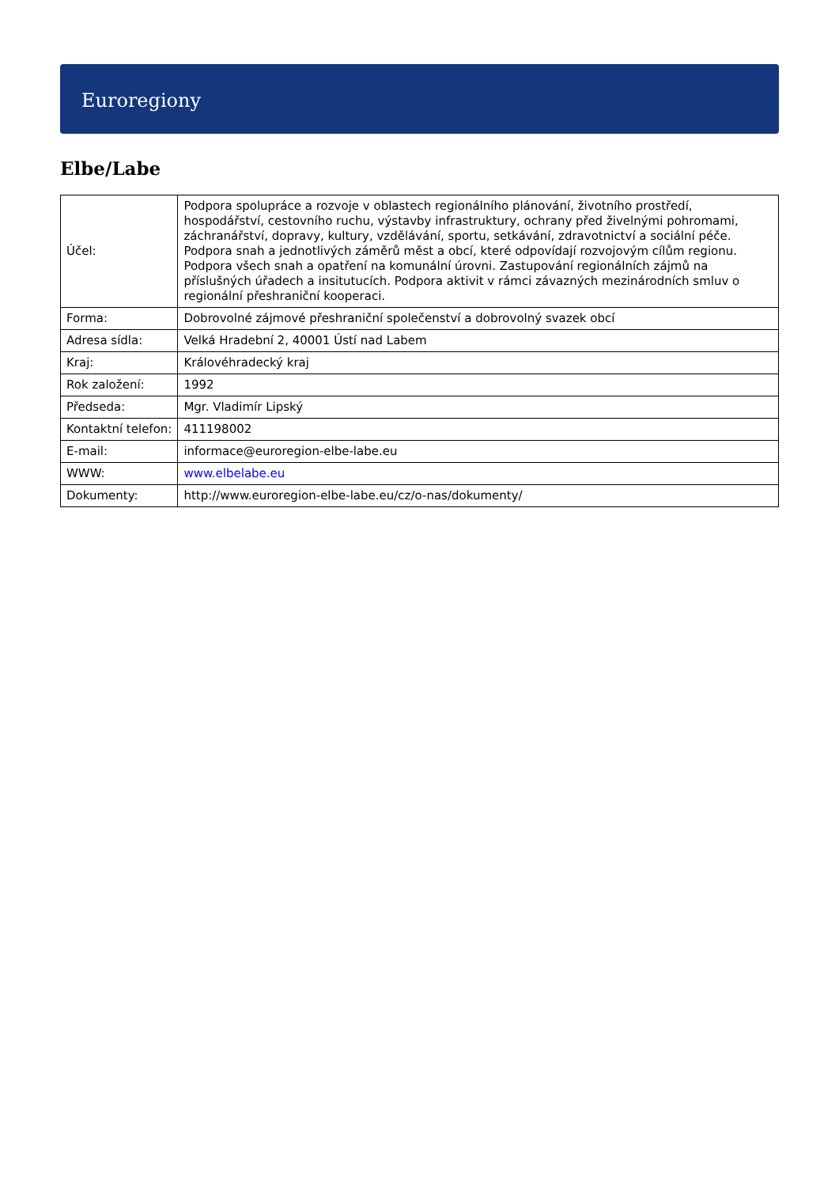Euroregiony
Elbe/Labe
| Účel: | Podpora spolupráce a rozvoje v oblastech regionálního plánování, životního prostředí, hospodářství, cestovního ruchu, výstavby infrastruktury, ochrany před živelnými pohromami, záchranářství, dopravy, kultury, vzdělávání, sportu, setkávání, zdravotnictví a sociální péče. Podpora snah a jednotlivých záměrů měst a obcí, které odpovídají rozvojovým cílům regionu. Podpora všech snah a opatření na komunální úrovni. Zastupování regionálních zájmů na příslušných úřadech a insitutucích. Podpora aktivit v rámci závazných mezinárodních smluv o regionální přeshraniční kooperaci. |
| Forma: | Dobrovolné zájmové přeshraniční společenství a dobrovolný svazek obcí |
| Adresa sídla: | Velká Hradební 2, 40001 Ústí nad Labem |
| Kraj: | Královéhradecký kraj |
| Rok založení: | 1992 |
| Předseda: | Mgr. Vladimír Lipský |
| Kontaktní telefon: | 411198002 |
| E-mail: | informace@euroregion-elbe-labe.eu |
| WWW: | www.elbelabe.eu |
| Dokumenty: | http://www.euroregion-elbe-labe.eu/cz/o-nas/dokumenty/ |